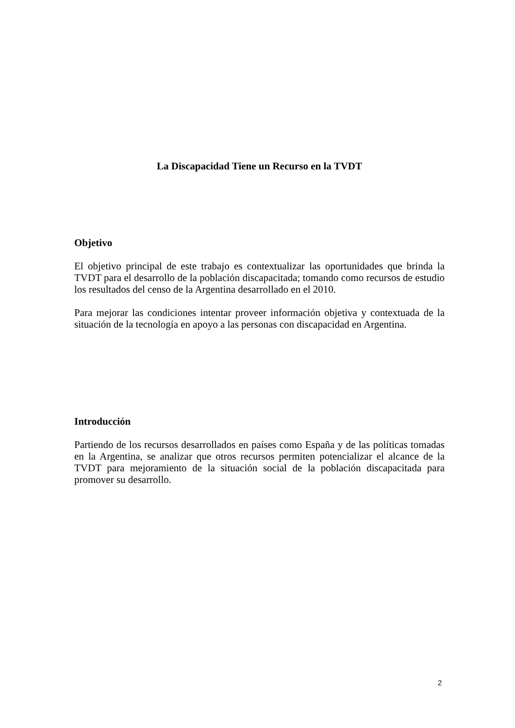La Discapacidad Tiene un Recurso en la TVDT
Objetivo
El objetivo principal de este trabajo es contextualizar las oportunidades que brinda la TVDT para el desarrollo de la población discapacitada; tomando como recursos de estudio los resultados del censo de la Argentina desarrollado en el 2010.
Para mejorar las condiciones intentar proveer información objetiva y contextuada de la situación de la tecnología en apoyo a las personas con discapacidad en Argentina.
Introducción
Partiendo de los recursos desarrollados en países como España y de las políticas tomadas en la Argentina, se analizar que otros recursos permiten potencializar el alcance de la TVDT para mejoramiento de la situación social de la población discapacitada para promover su desarrollo.
2